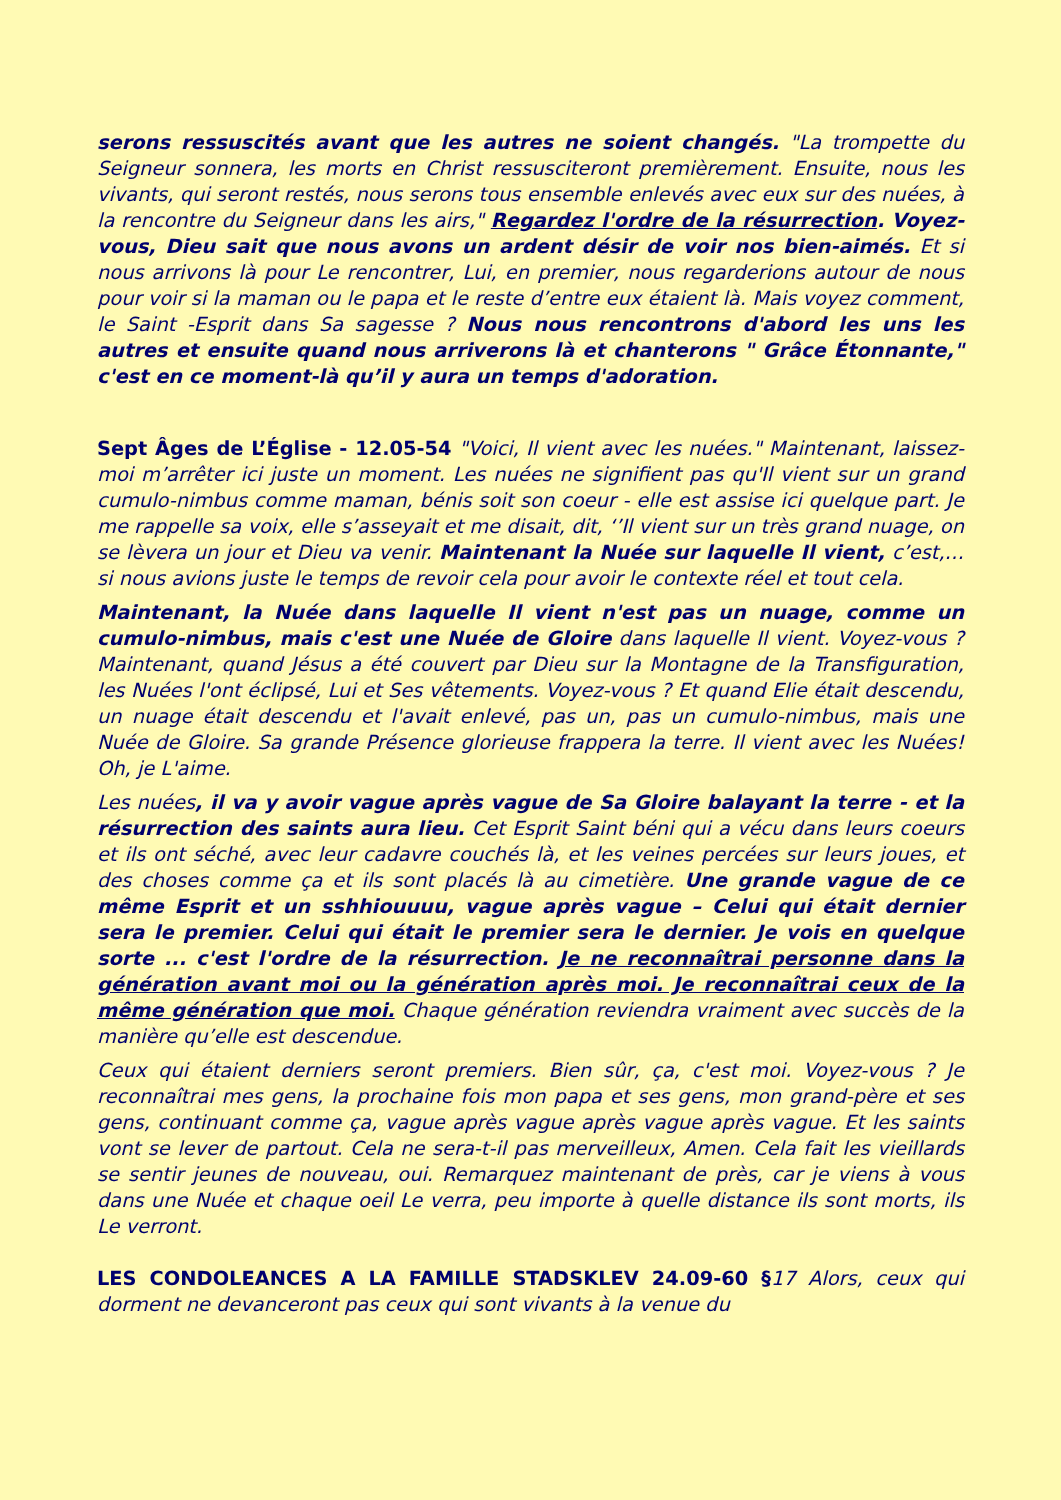serons ressuscités avant que les autres ne soient changés. "La trompette du Seigneur sonnera, les morts en Christ ressusciteront premièrement. Ensuite, nous les vivants, qui seront restés, nous serons tous ensemble enlevés avec eux sur des nuées, à la rencontre du Seigneur dans les airs," Regardez l'ordre de la résurrection. Voyez-vous, Dieu sait que nous avons un ardent désir de voir nos bien-aimés. Et si nous arrivons là pour Le rencontrer, Lui, en premier, nous regarderions autour de nous pour voir si la maman ou le papa et le reste d’entre eux étaient là. Mais voyez comment, le Saint -Esprit dans Sa sagesse ? Nous nous rencontrons d'abord les uns les autres et ensuite quand nous arriverons là et chanterons " Grâce Étonnante," c'est en ce moment-là qu’il y aura un temps d'adoration.
Sept Âges de L’Église - 12.05-54 "Voici, Il vient avec les nuées." Maintenant, laissez-moi m’arrêter ici juste un moment. Les nuées ne signifient pas qu'Il vient sur un grand cumulo-nimbus comme maman, bénis soit son coeur - elle est assise ici quelque part. Je me rappelle sa voix, elle s’asseyait et me disait, dit, ‘’Il vient sur un très grand nuage, on se lèvera un jour et Dieu va venir. Maintenant la Nuée sur laquelle Il vient, c’est,… si nous avions juste le temps de revoir cela pour avoir le contexte réel et tout cela.
Maintenant, la Nuée dans laquelle Il vient n'est pas un nuage, comme un cumulo-nimbus, mais c'est une Nuée de Gloire dans laquelle Il vient. Voyez-vous ? Maintenant, quand Jésus a été couvert par Dieu sur la Montagne de la Transfiguration, les Nuées l'ont éclipsé, Lui et Ses vêtements. Voyez-vous ? Et quand Elie était descendu, un nuage était descendu et l'avait enlevé, pas un, pas un cumulo-nimbus, mais une Nuée de Gloire. Sa grande Présence glorieuse frappera la terre. Il vient avec les Nuées! Oh, je L'aime.
Les nuées, il va y avoir vague après vague de Sa Gloire balayant la terre - et la résurrection des saints aura lieu. Cet Esprit Saint béni qui a vécu dans leurs coeurs et ils ont séché, avec leur cadavre couchés là, et les veines percées sur leurs joues, et des choses comme ça et ils sont placés là au cimetière. Une grande vague de ce même Esprit et un sshhiouuuu, vague après vague – Celui qui était dernier sera le premier. Celui qui était le premier sera le dernier. Je vois en quelque sorte ... c'est l'ordre de la résurrection. Je ne reconnaîtrai personne dans la génération avant moi ou la génération après moi. Je reconnaîtrai ceux de la même génération que moi. Chaque génération reviendra vraiment avec succès de la manière qu’elle est descendue.
Ceux qui étaient derniers seront premiers. Bien sûr, ça, c'est moi. Voyez-vous ? Je reconnaîtrai mes gens, la prochaine fois mon papa et ses gens, mon grand-père et ses gens, continuant comme ça, vague après vague après vague après vague. Et les saints vont se lever de partout. Cela ne sera-t-il pas merveilleux, Amen. Cela fait les vieillards se sentir jeunes de nouveau, oui. Remarquez maintenant de près, car je viens à vous dans une Nuée et chaque oeil Le verra, peu importe à quelle distance ils sont morts, ils Le verront.
LES CONDOLEANCES A LA FAMILLE STADSKLEV 24.09-60 §17 Alors, ceux qui dorment ne devanceront pas ceux qui sont vivants à la venue du